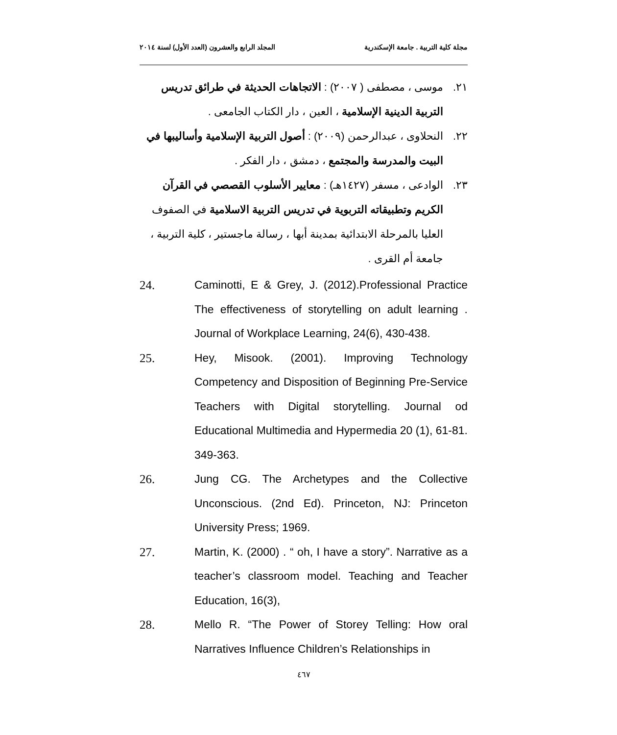مجلة كلية التربية . جامعة الإسكندرية المجلد الرابع والعشرون (العدد الأول) لسنة ٢٠١٤
٢١. موسى ، مصطفى ( ٢٠٠٧) : الاتجاهات الحديثة في طرائق تدريس التربية الدينية الإسلامية ، العين ، دار الكتاب الجامعى .
٢٢. النحلاوى ، عبدالرحمن (٢٠٠٩) : أصول التربية الإسلامية وأساليبها في البيت والمدرسة والمجتمع ، دمشق ، دار الفكر .
٢٣. الوادعى ، مسفر (١٤٢٧هـ) : معايير الأسلوب القصصي في القرآن الكريم وتطبيقاته التربوية في تدريس التربية الاسلامية في الصفوف العليا بالمرحلة الابتدائية بمدينة أبها ، رسالة ماجستير ، كلية التربية ، جامعة أم القرى .
24. Caminotti, E & Grey, J. (2012).Professional Practice The effectiveness of storytelling on adult learning . Journal of Workplace Learning, 24(6), 430-438.
25. Hey, Misook. (2001). Improving Technology Competency and Disposition of Beginning Pre-Service Teachers with Digital storytelling. Journal od Educational Multimedia and Hypermedia 20 (1), 61-81. 349-363.
26. Jung CG. The Archetypes and the Collective Unconscious. (2nd Ed). Princeton, NJ: Princeton University Press; 1969.
27. Martin, K. (2000) . “ oh, I have a story”. Narrative as a teacher’s classroom model. Teaching and Teacher Education, 16(3),
28. Mello R. “The Power of Storey Telling: How oral Narratives Influence Children’s Relationships in
٤٦٧